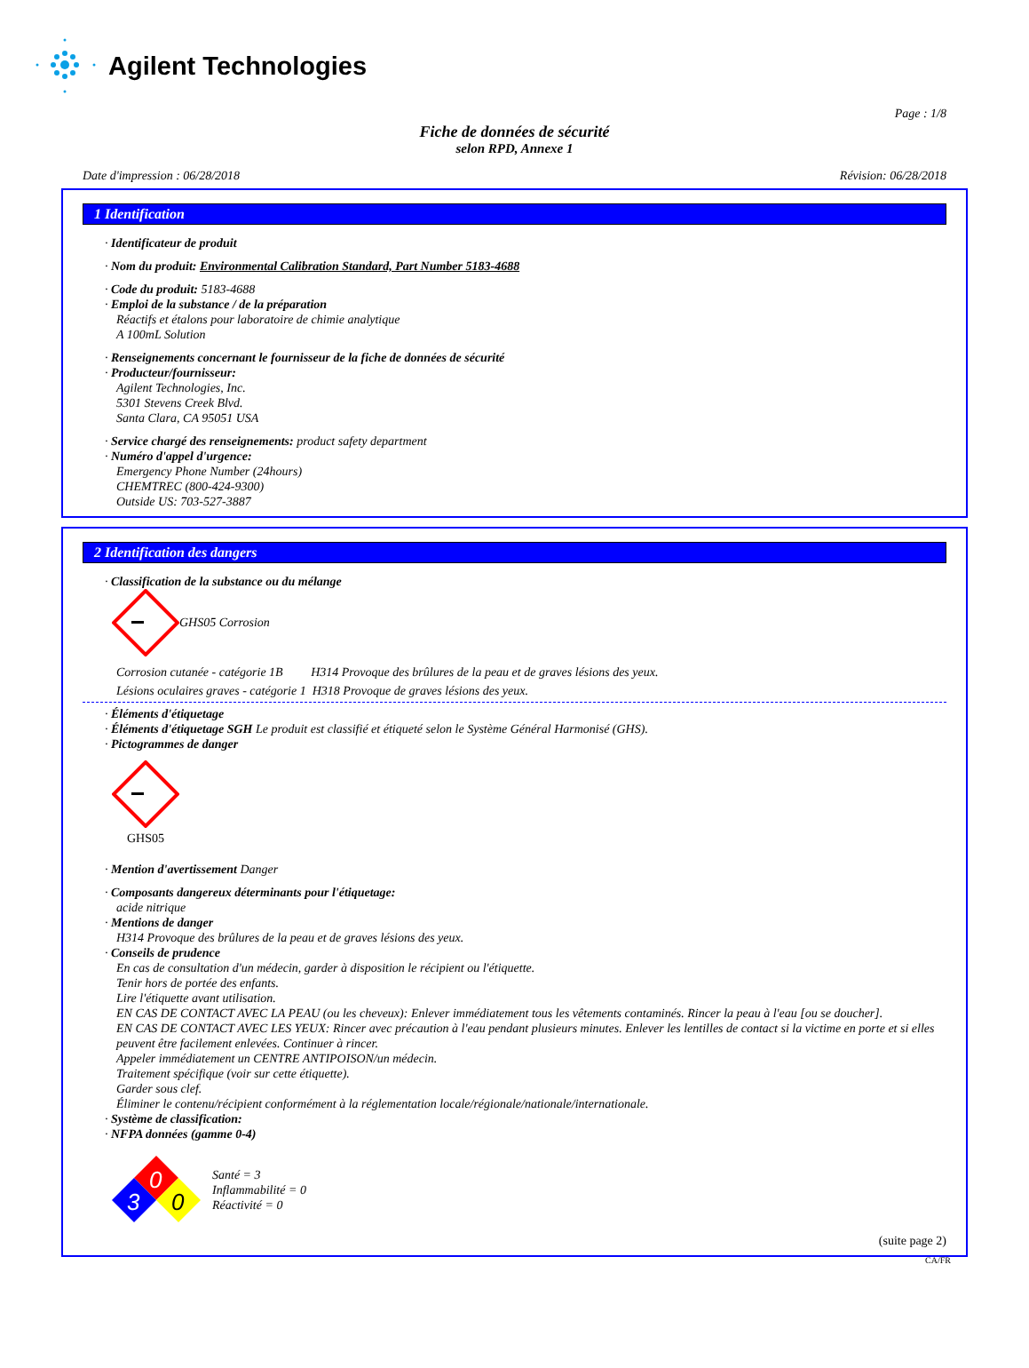Agilent Technologies
Page : 1/8
Fiche de données de sécurité
selon RPD, Annexe 1
Date d'impression : 06/28/2018 Révision: 06/28/2018
1 Identification
· Identificateur de produit
· Nom du produit: Environmental Calibration Standard, Part Number 5183-4688
· Code du produit: 5183-4688
· Emploi de la substance / de la préparation
Réactifs et étalons pour laboratoire de chimie analytique
A 100mL Solution
· Renseignements concernant le fournisseur de la fiche de données de sécurité
· Producteur/fournisseur:
Agilent Technologies, Inc.
5301 Stevens Creek Blvd.
Santa Clara, CA 95051 USA
· Service chargé des renseignements: product safety department
· Numéro d'appel d'urgence:
Emergency Phone Number (24hours)
CHEMTREC (800-424-9300)
Outside US: 703-527-3887
2 Identification des dangers
· Classification de la substance ou du mélange
GHS05 Corrosion
Corrosion cutanée - catégorie 1B H314 Provoque des brûlures de la peau et de graves lésions des yeux.
Lésions oculaires graves - catégorie 1 H318 Provoque de graves lésions des yeux.
· Éléments d'étiquetage
· Éléments d'étiquetage SGH Le produit est classifié et étiqueté selon le Système Général Harmonisé (GHS).
· Pictogrammes de danger
GHS05
· Mention d'avertissement Danger
· Composants dangereux déterminants pour l'étiquetage:
acide nitrique
· Mentions de danger
H314 Provoque des brûlures de la peau et de graves lésions des yeux.
· Conseils de prudence
En cas de consultation d'un médecin, garder à disposition le récipient ou l'étiquette.
Tenir hors de portée des enfants.
Lire l'étiquette avant utilisation.
EN CAS DE CONTACT AVEC LA PEAU (ou les cheveux): Enlever immédiatement tous les vêtements contaminés. Rincer la peau à l'eau [ou se doucher].
EN CAS DE CONTACT AVEC LES YEUX: Rincer avec précaution à l'eau pendant plusieurs minutes. Enlever les lentilles de contact si la victime en porte et si elles peuvent être facilement enlevées. Continuer à rincer.
Appeler immédiatement un CENTRE ANTIPOISON/un médecin.
Traitement spécifique (voir sur cette étiquette).
Garder sous clef.
Éliminer le contenu/récipient conformément à la réglementation locale/régionale/nationale/internationale.
· Système de classification:
· NFPA données (gamme 0-4)
0
3
0
Santé = 3
Inflammabilité = 0
Réactivité = 0
(suite page 2)
CA/FR